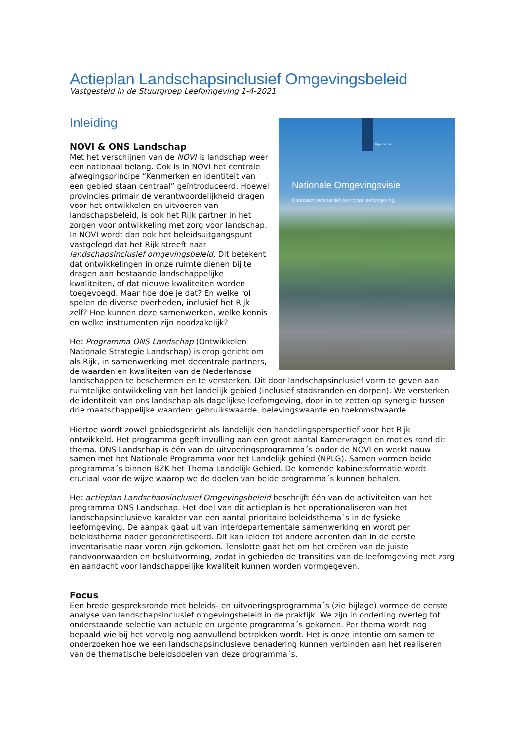Actieplan Landschapsinclusief Omgevingsbeleid
Vastgesteld in de Stuurgroep Leefomgeving 1-4-2021
Rijksoverheid
Nationale Omgevingsvisie
Duurzaam perspectief voor onze leefomgeving
Inleiding
NOVI & ONS Landschap
Met het verschijnen van de NOVI is landschap weer een nationaal belang. Ook is in NOVI het centrale afwegingsprincipe “Kenmerken en identiteit van een gebied staan centraal” geïntroduceerd. Hoewel provincies primair de verantwoordelijkheid dragen voor het ontwikkelen en uitvoeren van landschapsbeleid, is ook het Rijk partner in het zorgen voor ontwikkeling met zorg voor landschap. In NOVI wordt dan ook het beleidsuitgangspunt vastgelegd dat het Rijk streeft naar landschapsinclusief omgevingsbeleid. Dit betekent dat ontwikkelingen in onze ruimte dienen bij te dragen aan bestaande landschappelijke kwaliteiten, of dat nieuwe kwaliteiten worden toegevoegd. Maar hoe doe je dat? En welke rol spelen de diverse overheden, inclusief het Rijk zelf? Hoe kunnen deze samenwerken, welke kennis en welke instrumenten zijn noodzakelijk?
Het Programma ONS Landschap (Ontwikkelen Nationale Strategie Landschap) is erop gericht om als Rijk, in samenwerking met decentrale partners, de waarden en kwaliteiten van de Nederlandse landschappen te beschermen en te versterken. Dit door landschapsinclusief vorm te geven aan ruimtelijke ontwikkeling van het landelijk gebied (inclusief stadsranden en dorpen). We versterken de identiteit van ons landschap als dagelijkse leefomgeving, door in te zetten op synergie tussen drie maatschappelijke waarden: gebruikswaarde, belevingswaarde en toekomstwaarde.
Hiertoe wordt zowel gebiedsgericht als landelijk een handelingsperspectief voor het Rijk ontwikkeld. Het programma geeft invulling aan een groot aantal Kamervragen en moties rond dit thema. ONS Landschap is één van de uitvoeringsprogramma´s onder de NOVI en werkt nauw samen met het Nationale Programma voor het Landelijk gebied (NPLG). Samen vormen beide programma´s binnen BZK het Thema Landelijk Gebied. De komende kabinetsformatie wordt cruciaal voor de wijze waarop we de doelen van beide programma´s kunnen behalen.
Het actieplan Landschapsinclusief Omgevingsbeleid beschrijft één van de activiteiten van het programma ONS Landschap. Het doel van dit actieplan is het operationaliseren van het landschapsinclusieve karakter van een aantal prioritaire beleidsthema´s in de fysieke leefomgeving. De aanpak gaat uit van interdepartementale samenwerking en wordt per beleidsthema nader geconcretiseerd. Dit kan leiden tot andere accenten dan in de eerste inventarisatie naar voren zijn gekomen. Tenslotte gaat het om het creëren van de juiste randvoorwaarden en besluitvorming, zodat in gebieden de transities van de leefomgeving met zorg en aandacht voor landschappelijke kwaliteit kunnen worden vormgegeven.
Focus
Een brede gespreksronde met beleids- en uitvoeringsprogramma´s (zie bijlage) vormde de eerste analyse van landschapsinclusief omgevingsbeleid in de praktijk. We zijn in onderling overleg tot onderstaande selectie van actuele en urgente programma´s gekomen. Per thema wordt nog bepaald wie bij het vervolg nog aanvullend betrokken wordt. Het is onze intentie om samen te onderzoeken hoe we een landschapsinclusieve benadering kunnen verbinden aan het realiseren van de thematische beleidsdoelen van deze programma´s.